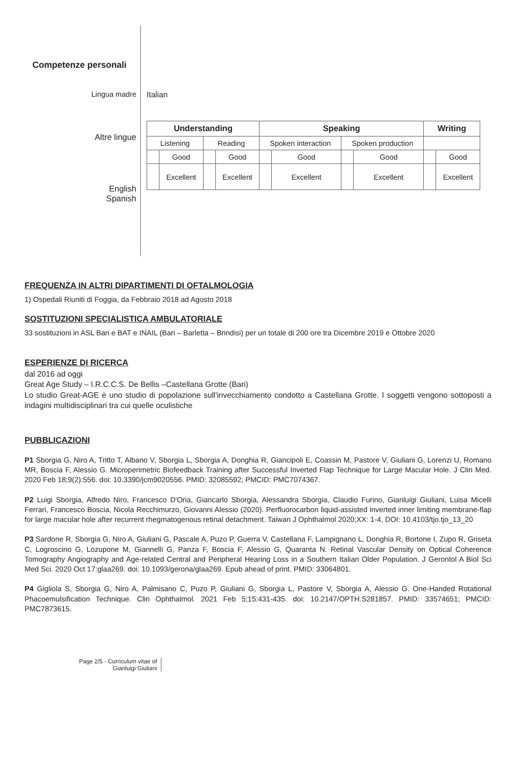Competenze personali
Lingua madre
Altre lingue
English
Spanish
Italian
| Understanding | | | | Speaking | | | | Writing | |
| --- | --- | --- | --- | --- | --- | --- | --- | --- | --- |
| Listening | | Reading | | Spoken interaction | | Spoken production | | | |
| | Good | | Good | | Good | | Good | | Good |
| | Excellent | | Excellent | | Excellent | | Excellent | | Excellent |
FREQUENZA IN ALTRI DIPARTIMENTI DI OFTALMOLOGIA
1) Ospedali Riuniti di Foggia, da Febbraio 2018 ad Agosto 2018
SOSTITUZIONI SPECIALISTICA AMBULATORIALE
33 sostituzioni in ASL Bari e BAT e INAIL (Bari – Barletta – Brindisi) per un totale di 200 ore tra Dicembre 2019 e Ottobre 2020
ESPERIENZE DI RICERCA
dal 2016 ad oggi
Great Age Study – I.R.C.C.S. De Bellis –Castellana Grotte (Bari)
Lo studio Great-AGE è uno studio di popolazione sull'invecchiamento condotto a Castellana Grotte. I soggetti vengono sottoposti a indagini multidisciplinari tra cui quelle oculistiche
PUBBLICAZIONI
P1 Sborgia G, Niro A, Tritto T, Albano V, Sborgia L, Sborgia A, Donghia R, Giancipoli E, Coassin M, Pastore V, Giuliani G, Lorenzi U, Romano MR, Boscia F, Alessio G. Microperimetric Biofeedback Training after Successful Inverted Flap Technique for Large Macular Hole. J Clin Med. 2020 Feb 18;9(2):556. doi: 10.3390/jcm9020556. PMID: 32085592; PMCID: PMC7074367.
P2 Luigi Sborgia, Alfredo Niro, Francesco D'Oria, Giancarlo Sborgia, Alessandra Sborgia, Claudio Furino, Gianluigi Giuliani, Luisa Micelli Ferrari, Francesco Boscia, Nicola Recchimurzo, Giovanni Alessio (2020). Perfluorocarbon liquid-assisted inverted inner limiting membrane-flap for large macular hole after recurrent rhegmatogenous retinal detachment. Taiwan J Ophthalmol 2020;XX: 1-4, DOI: 10.4103/tjo.tjo_13_20
P3 Sardone R, Sborgia G, Niro A, Giuliani G, Pascale A, Puzo P, Guerra V, Castellana F, Lampignano L, Donghia R, Bortone I, Zupo R, Griseta C, Logroscino G, Lozupone M, Giannelli G, Panza F, Boscia F, Alessio G, Quaranta N. Retinal Vascular Density on Optical Coherence Tomography Angiography and Age-related Central and Peripheral Hearing Loss in a Southern Italian Older Population. J Gerontol A Biol Sci Med Sci. 2020 Oct 17:glaa269. doi: 10.1093/gerona/glaa269. Epub ahead of print. PMID: 33064801.
P4 Gigliola S, Sborgia G, Niro A, Palmisano C, Puzo P, Giuliani G, Sborgia L, Pastore V, Sborgia A, Alessio G. One-Handed Rotational Phacoemulsification Technique. Clin Ophthalmol. 2021 Feb 5;15:431-435. doi: 10.2147/OPTH.S281857. PMID: 33574651; PMCID: PMC7873615.
Page 2/5 - Curriculum vitae of
Gianluigi Giuliani